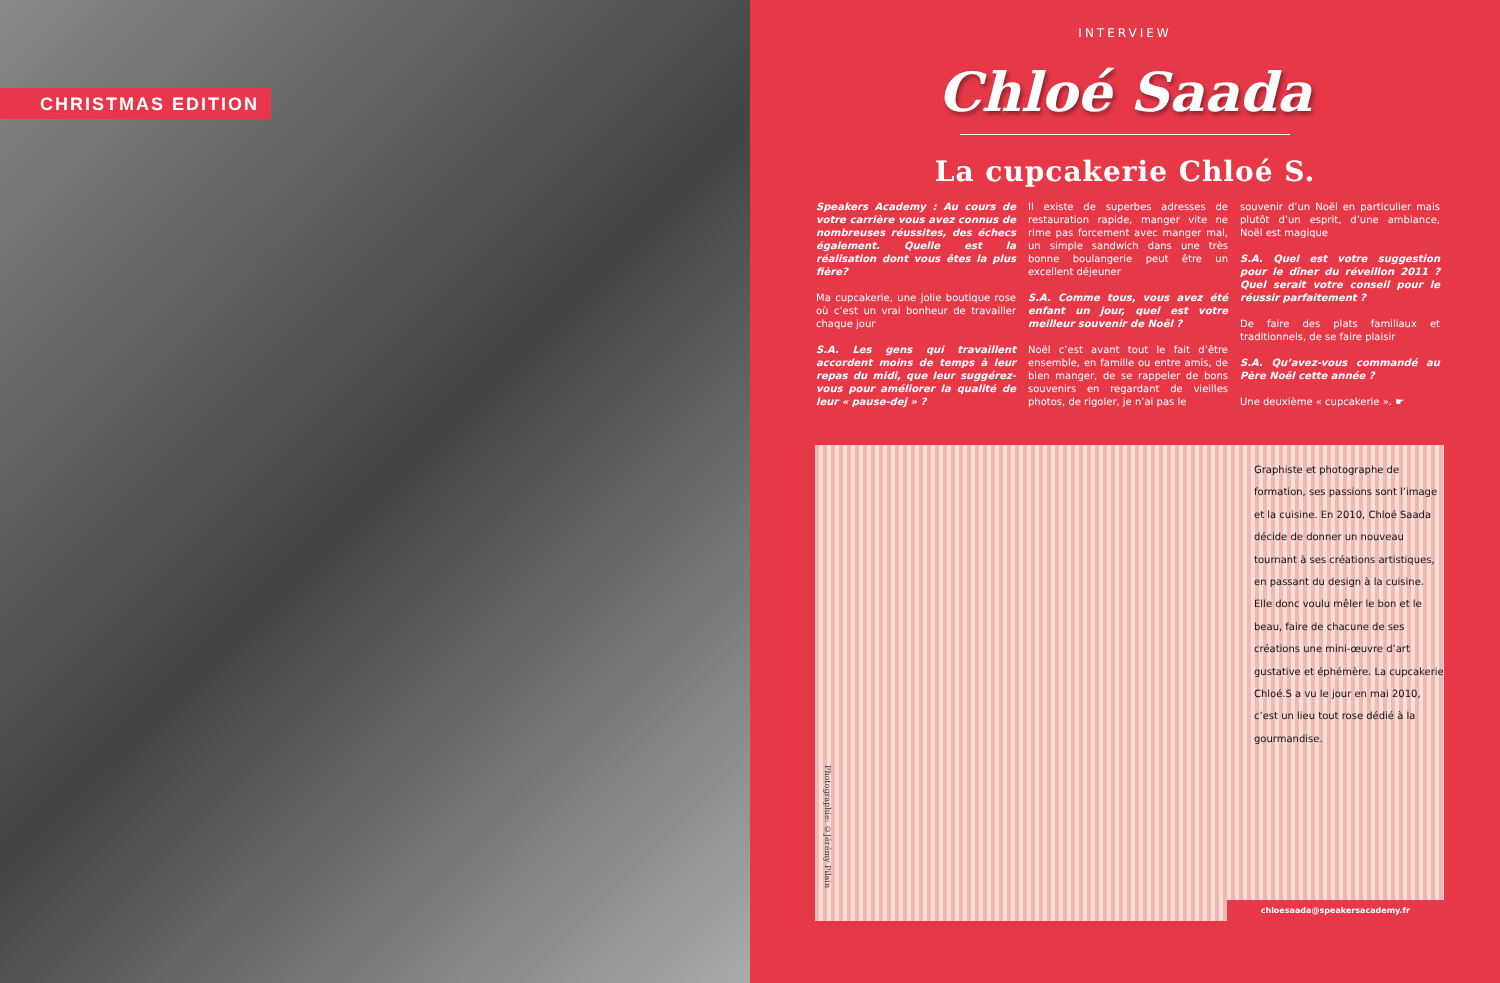CHRISTMAS EDITION
INTERVIEW
Chloé Saada
La cupcakerie Chloé S.
Speakers Academy : Au cours de votre carrière vous avez connus de nombreuses réussites, des échecs également. Quelle est la réalisation dont vous êtes la plus fière?
Ma cupcakerie, une jolie boutique rose où c’est un vrai bonheur de travailler chaque jour
S.A. Les gens qui travaillent accordent moins de temps à leur repas du midi, que leur suggérez-vous pour améliorer la qualité de leur « pause-dej » ?
Il existe de superbes adresses de restauration rapide, manger vite ne rime pas forcement avec manger mal, un simple sandwich dans une très bonne boulangerie peut être un excellent déjeuner
S.A. Comme tous, vous avez été enfant un jour, quel est votre meilleur souvenir de Noël ?
Noël c’est avant tout le fait d’être ensemble, en famille ou entre amis, de bien manger, de se rappeler de bons souvenirs en regardant de vieilles photos, de rigoler, je n’ai pas le
souvenir d’un Noël en particulier mais plutôt d’un esprit, d’une ambiance, Noël est magique
S.A. Quel est votre suggestion pour le dîner du réveillon 2011 ? Quel serait votre conseil pour le réussir parfaitement ?
De faire des plats familiaux et traditionnels, de se faire plaisir
S.A. Qu’avez-vous commandé au Père Noël cette année ?
Une deuxième « cupcakerie ». ☛
Photographie: ©Jérémy Pilain
Graphiste et photographe de formation, ses passions sont l’image et la cuisine. En 2010, Chloé Saada décide de donner un nouveau tournant à ses créations artistiques, en passant du design à la cuisine. Elle donc voulu mêler le bon et le beau, faire de chacune de ses créations une mini-œuvre d’art gustative et éphémère. La cupcakerie Chloé.S a vu le jour en mai 2010, c’est un lieu tout rose dédié à la gourmandise.
chloesaada@speakersacademy.fr